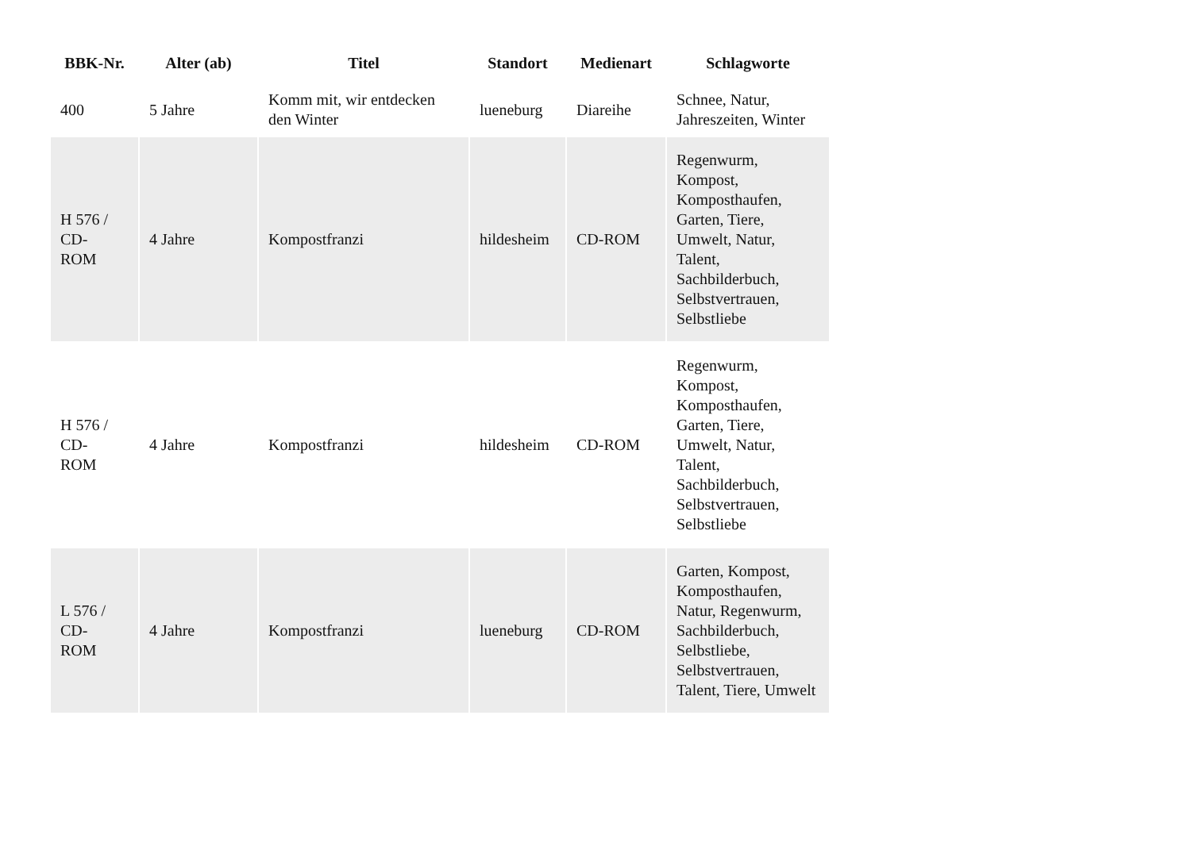| BBK-Nr. | Alter (ab) | Titel | Standort | Medienart | Schlagworte |
| --- | --- | --- | --- | --- | --- |
| 400 | 5 Jahre | Komm mit, wir entdecken den Winter | lueneburg | Diareihe | Schnee, Natur, Jahreszeiten, Winter |
| H 576 / CD- ROM | 4 Jahre | Kompostfranzi | hildesheim | CD-ROM | Regenwurm, Kompost, Komposthaufen, Garten, Tiere, Umwelt, Natur, Talent, Sachbilderbuch, Selbstvertrauen, Selbstliebe |
| H 576 / CD- ROM | 4 Jahre | Kompostfranzi | hildesheim | CD-ROM | Regenwurm, Kompost, Komposthaufen, Garten, Tiere, Umwelt, Natur, Talent, Sachbilderbuch, Selbstvertrauen, Selbstliebe |
| L 576 / CD- ROM | 4 Jahre | Kompostfranzi | lueneburg | CD-ROM | Garten, Kompost, Komposthaufen, Natur, Regenwurm, Sachbilderbuch, Selbstliebe, Selbstvertrauen, Talent, Tiere, Umwelt |